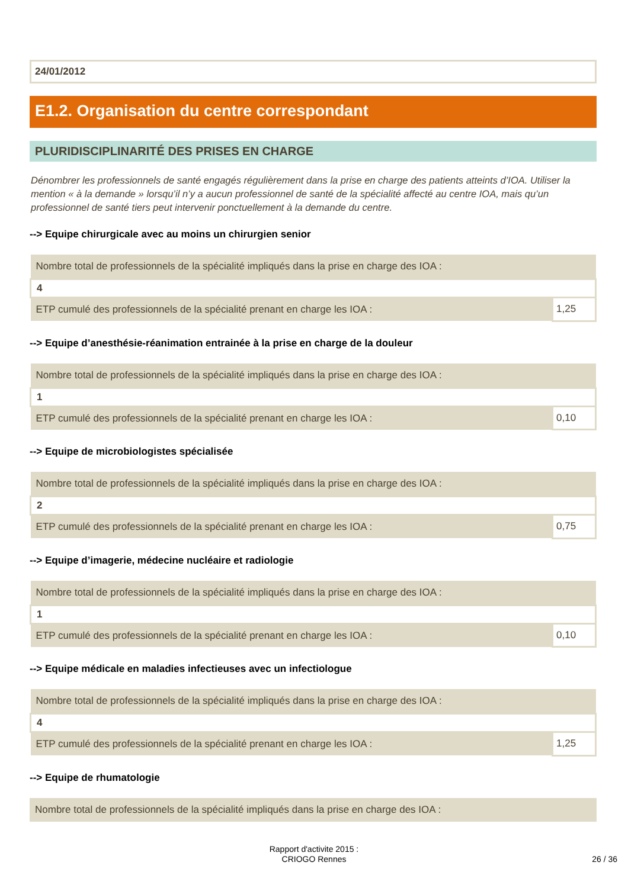24/01/2012
E1.2. Organisation du centre correspondant
PLURIDISCIPLINARITÉ DES PRISES EN CHARGE
Dénombrer les professionnels de santé engagés régulièrement dans la prise en charge des patients atteints d’IOA. Utiliser la mention « à la demande » lorsqu’il n’y a aucun professionnel de santé de la spécialité affecté au centre IOA, mais qu’un professionnel de santé tiers peut intervenir ponctuellement à la demande du centre.
--> Equipe chirurgicale avec au moins un chirurgien senior
| Nombre total de professionnels de la spécialité impliqués dans la prise en charge des IOA : | |
| 4 | |
| ETP cumulé des professionnels de la spécialité prenant en charge les IOA : | 1,25 |
--> Equipe d’anesthésie-réanimation entrainée à la prise en charge de la douleur
| Nombre total de professionnels de la spécialité impliqués dans la prise en charge des IOA : | |
| 1 | |
| ETP cumulé des professionnels de la spécialité prenant en charge les IOA : | 0,10 |
--> Equipe de microbiologistes spécialisée
| Nombre total de professionnels de la spécialité impliqués dans la prise en charge des IOA : | |
| 2 | |
| ETP cumulé des professionnels de la spécialité prenant en charge les IOA : | 0,75 |
--> Equipe d’imagerie, médecine nucléaire et radiologie
| Nombre total de professionnels de la spécialité impliqués dans la prise en charge des IOA : | |
| 1 | |
| ETP cumulé des professionnels de la spécialité prenant en charge les IOA : | 0,10 |
--> Equipe médicale en maladies infectieuses avec un infectiologue
| Nombre total de professionnels de la spécialité impliqués dans la prise en charge des IOA : | |
| 4 | |
| ETP cumulé des professionnels de la spécialité prenant en charge les IOA : | 1,25 |
--> Equipe de rhumatologie
| Nombre total de professionnels de la spécialité impliqués dans la prise en charge des IOA : |
Rapport d'activite 2015 :
CRIOGO Rennes
26 / 36